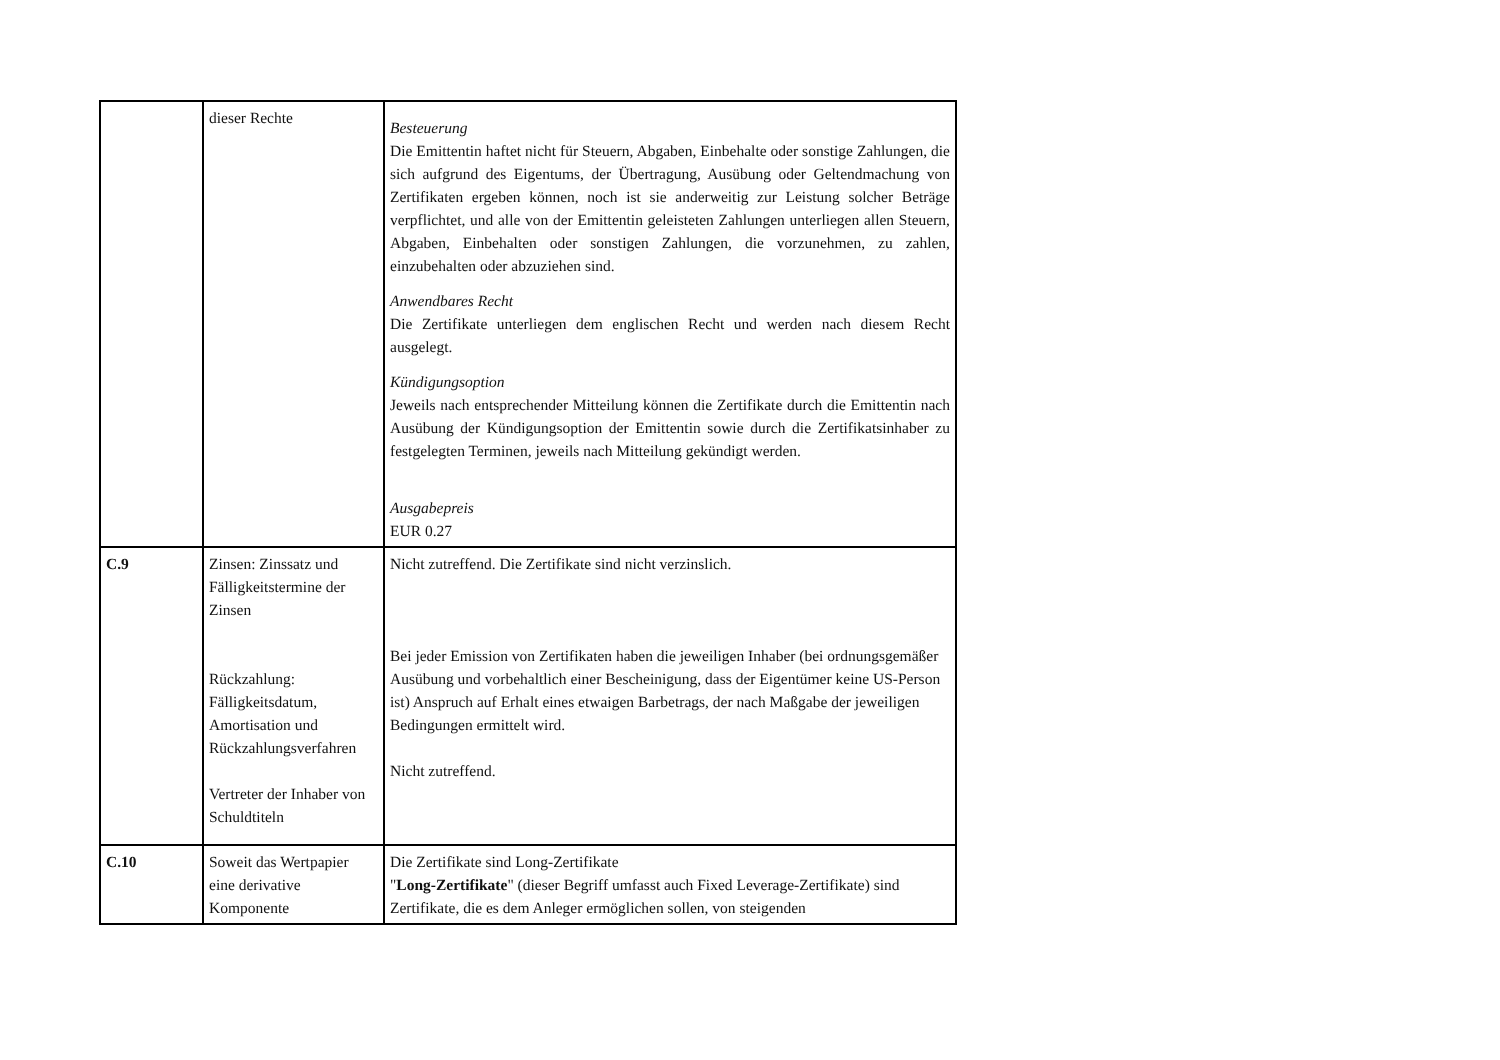| | dieser Rechte | Besteuerung Die Emittentin haftet nicht für Steuern, Abgaben, Einbehalte oder sonstige Zahlungen, die sich aufgrund des Eigentums, der Übertragung, Ausübung oder Geltendmachung von Zertifikaten ergeben können, noch ist sie anderweitig zur Leistung solcher Beträge verpflichtet, und alle von der Emittentin geleisteten Zahlungen unterliegen allen Steuern, Abgaben, Einbehalten oder sonstigen Zahlungen, die vorzunehmen, zu zahlen, einzubehalten oder abzuziehen sind. Anwendbares Recht Die Zertifikate unterliegen dem englischen Recht und werden nach diesem Recht ausgelegt. Kündigungsoption Jeweils nach entsprechender Mitteilung können die Zertifikate durch die Emittentin nach Ausübung der Kündigungsoption der Emittentin sowie durch die Zertifikatsinhaber zu festgelegten Terminen, jeweils nach Mitteilung gekündigt werden. Ausgabepreis EUR 0.27 |
| C.9 | Zinsen: Zinssatz und Fälligkeitstermine der Zinsen Rückzahlung: Fälligkeitsdatum, Amortisation und Rückzahlungsverfahren Vertreter der Inhaber von Schuldtiteln | Nicht zutreffend. Die Zertifikate sind nicht verzinslich. Bei jeder Emission von Zertifikaten haben die jeweiligen Inhaber (bei ordnungsgemäßer Ausübung und vorbehaltlich einer Bescheinigung, dass der Eigentümer keine US-Person ist) Anspruch auf Erhalt eines etwaigen Barbetrags, der nach Maßgabe der jeweiligen Bedingungen ermittelt wird. Nicht zutreffend. |
| C.10 | Soweit das Wertpapier eine derivative Komponente | Die Zertifikate sind Long-Zertifikate " Long-Zertifikate " (dieser Begriff umfasst auch Fixed Leverage-Zertifikate) sind Zertifikate, die es dem Anleger ermöglichen sollen, von steigenden |